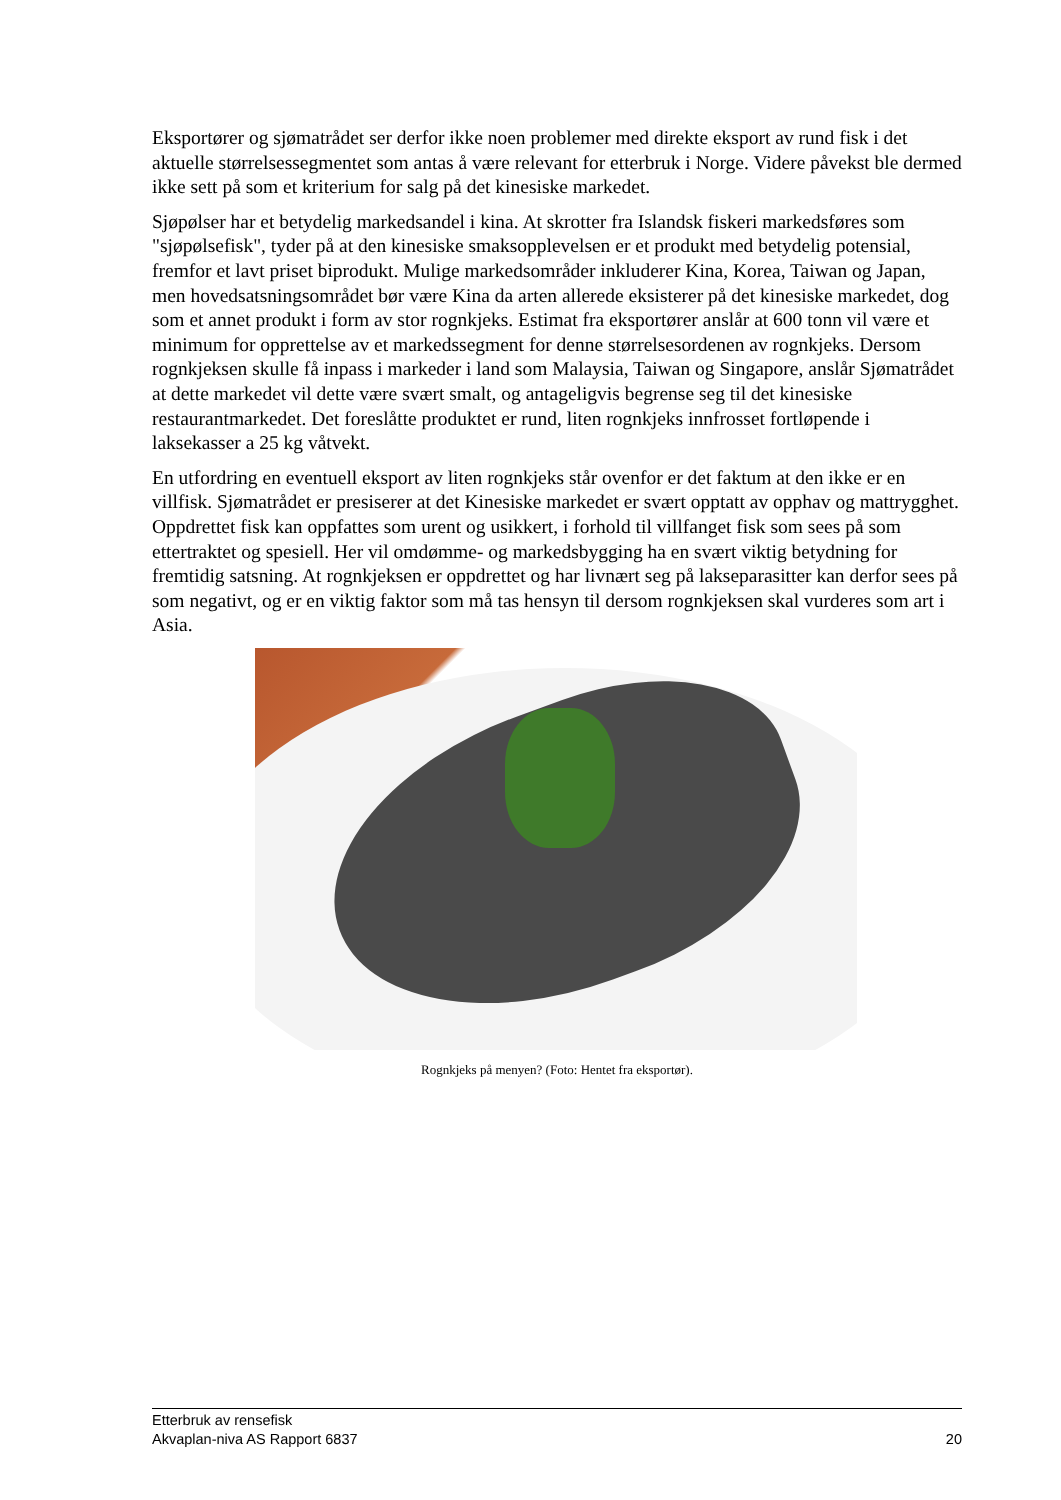Eksportører og sjømatrådet ser derfor ikke noen problemer med direkte eksport av rund fisk i det aktuelle størrelsessegmentet som antas å være relevant for etterbruk i Norge. Videre påvekst ble dermed ikke sett på som et kriterium for salg på det kinesiske markedet.
Sjøpølser har et betydelig markedsandel i kina. At skrotter fra Islandsk fiskeri markedsføres som "sjøpølsefisk", tyder på at den kinesiske smaksopplevelsen er et produkt med betydelig potensial, fremfor et lavt priset biprodukt. Mulige markedsområder inkluderer Kina, Korea, Taiwan og Japan, men hovedsatsningsområdet bør være Kina da arten allerede eksisterer på det kinesiske markedet, dog som et annet produkt i form av stor rognkjeks. Estimat fra eksportører anslår at 600 tonn vil være et minimum for opprettelse av et markedssegment for denne størrelsesordenen av rognkjeks. Dersom rognkjeksen skulle få inpass i markeder i land som Malaysia, Taiwan og Singapore, anslår Sjømatrådet at dette markedet vil dette være svært smalt, og antageligvis begrense seg til det kinesiske restaurantmarkedet. Det foreslåtte produktet er rund, liten rognkjeks innfrosset fortløpende i laksekasser a 25 kg våtvekt.
En utfordring en eventuell eksport av liten rognkjeks står ovenfor er det faktum at den ikke er en villfisk. Sjømatrådet er presiserer at det Kinesiske markedet er svært opptatt av opphav og mattrygghet. Oppdrettet fisk kan oppfattes som urent og usikkert, i forhold til villfanget fisk som sees på som ettertraktet og spesiell. Her vil omdømme- og markedsbygging ha en svært viktig betydning for fremtidig satsning. At rognkjeksen er oppdrettet og har livnært seg på lakseparasitter kan derfor sees på som negativt, og er en viktig faktor som må tas hensyn til dersom rognkjeksen skal vurderes som art i Asia.
Rognkjeks på menyen? (Foto: Hentet fra eksportør).
Etterbruk av rensefisk
Akvaplan-niva AS Rapport 6837 20